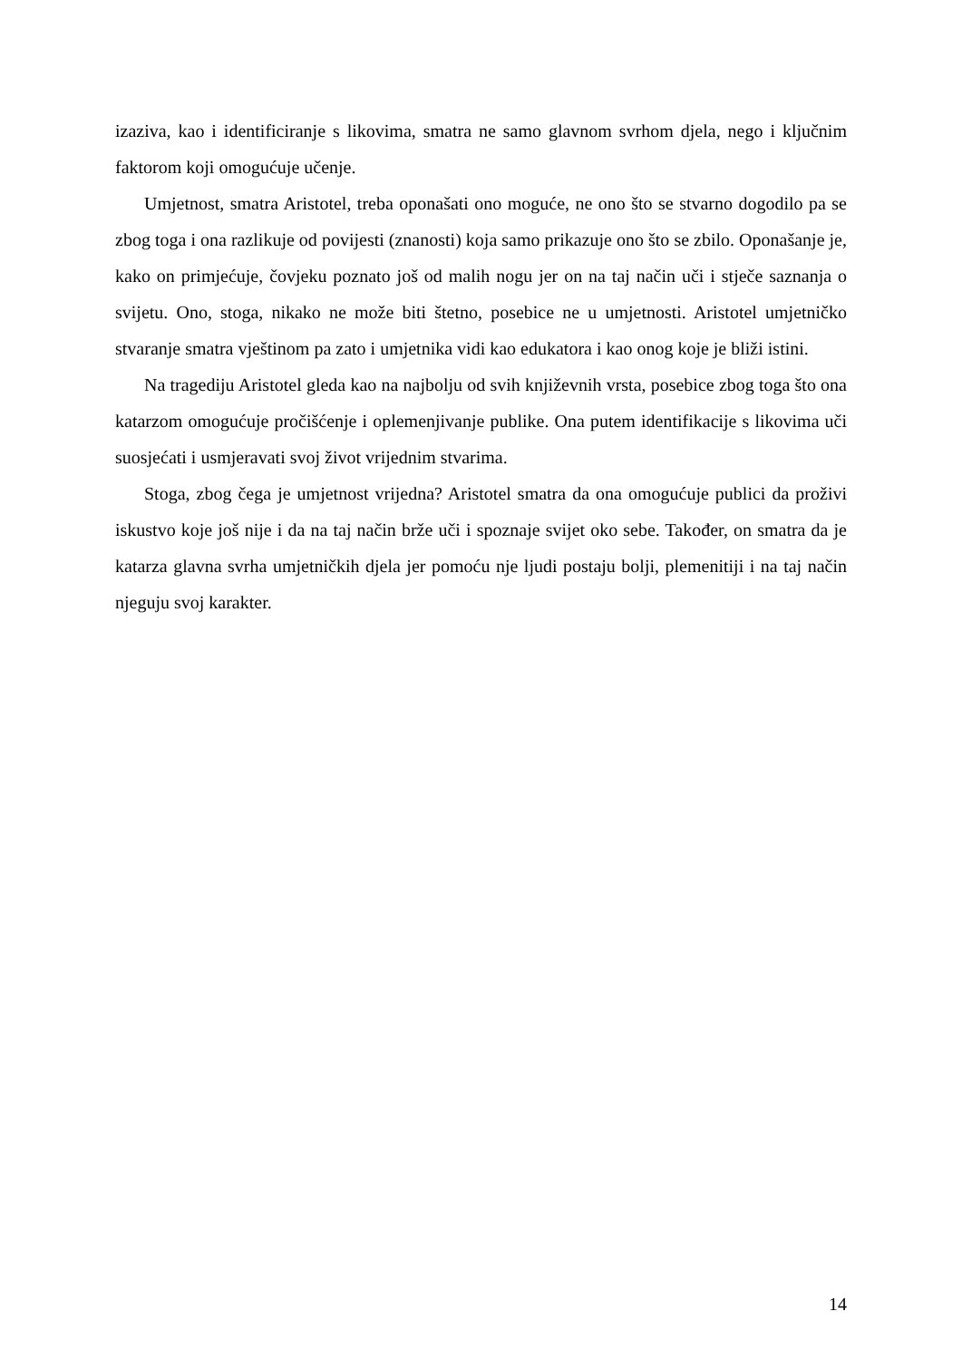izaziva, kao i identificiranje s likovima, smatra ne samo glavnom svrhom djela, nego i ključnim faktorom koji omogućuje učenje.
Umjetnost, smatra Aristotel, treba oponašati ono moguće, ne ono što se stvarno dogodilo pa se zbog toga i ona razlikuje od povijesti (znanosti) koja samo prikazuje ono što se zbilo. Oponašanje je, kako on primjećuje, čovjeku poznato još od malih nogu jer on na taj način uči i stječe saznanja o svijetu. Ono, stoga, nikako ne može biti štetno, posebice ne u umjetnosti. Aristotel umjetničko stvaranje smatra vještinom pa zato i umjetnika vidi kao edukatora i kao onog koje je bliži istini.
Na tragediju Aristotel gleda kao na najbolju od svih književnih vrsta, posebice zbog toga što ona katarzom omogućuje pročišćenje i oplemenjivanje publike. Ona putem identifikacije s likovima uči suosjećati i usmjeravati svoj život vrijednim stvarima.
Stoga, zbog čega je umjetnost vrijedna? Aristotel smatra da ona omogućuje publici da proživi iskustvo koje još nije i da na taj način brže uči i spoznaje svijet oko sebe. Također, on smatra da je katarza glavna svrha umjetničkih djela jer pomoću nje ljudi postaju bolji, plemenitiji i na taj način njeguju svoj karakter.
14